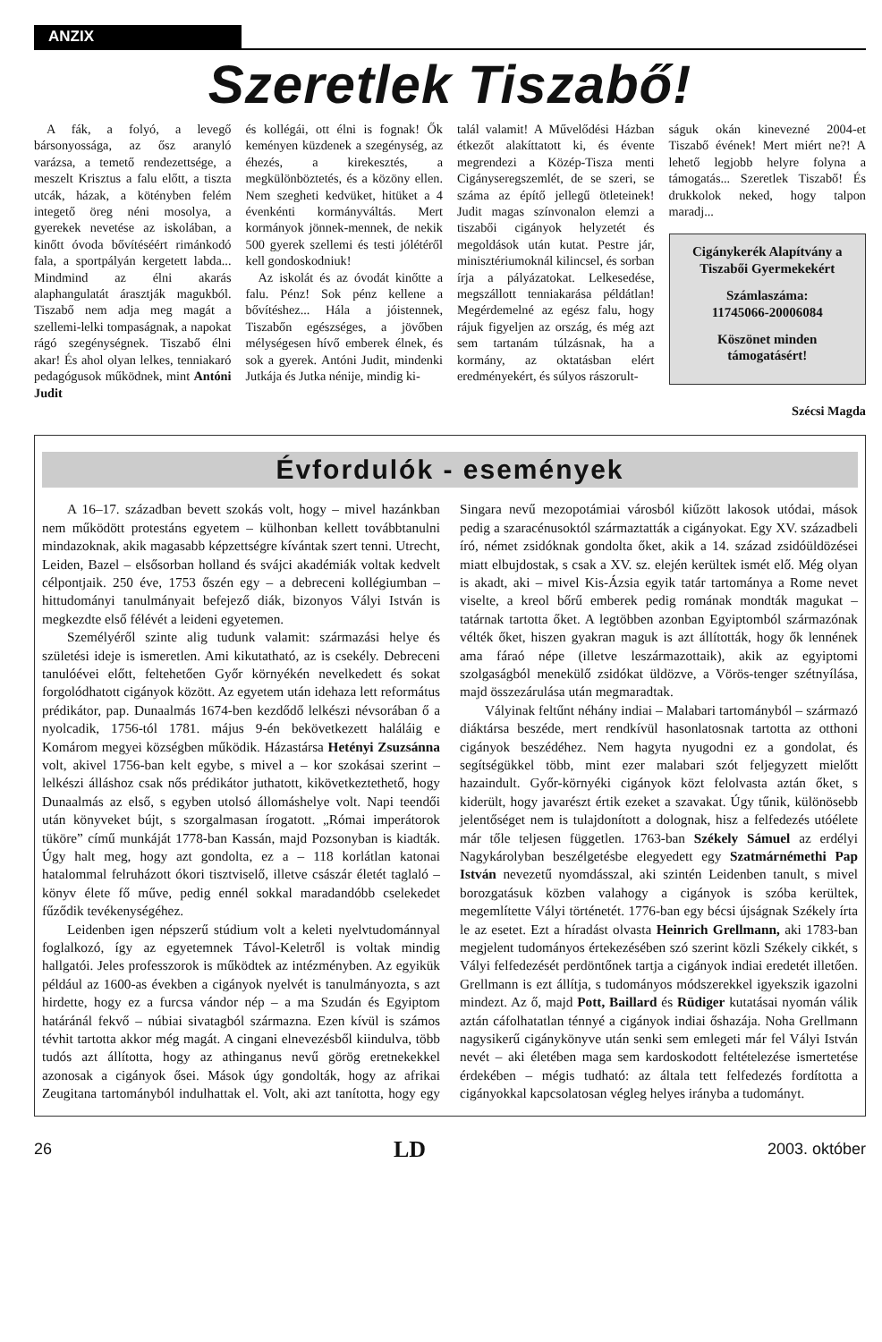ANZIX
Szeretlek Tiszabő!
A fák, a folyó, a levegő bársonyossága, az ősz aranyló varázsa, a temető rendezettsége, a meszelt Krisztus a falu előtt, a tiszta utcák, házak, a kötényben felém integető öreg néni mosolya, a gyerekek nevetése az iskolában, a kinőtt óvoda bővítéséért rimánkodó fala, a sportpályán kergetett labda... Mindmind az élni akarás alaphangulatát árasztják magukból. Tiszabő nem adja meg magát a szellemi-lelki tompaságnak, a napokat rágó szegénységnek. Tiszabő élni akar! És ahol olyan lelkes, tenniakaró pedagógusok működnek, mint Antóni Judit
és kollégái, ott élni is fognak! Ők keményen küzdenek a szegénység, az éhezés, a kirekesztés, a megkülönböztetés, és a közöny ellen. Nem szegheti kedvüket, hitüket a 4 évenkénti kormányváltás. Mert kormányok jönnek-mennek, de nekik 500 gyerek szellemi és testi jólétéről kell gondoskodniuk!
Az iskolát és az óvodát kinőtte a falu. Pénz! Sok pénz kellene a bővítéshez... Hála a jóistennek, Tiszabőn egészséges, a jövőben mélységesen hívő emberek élnek, és sok a gyerek. Antóni Judit, mindenki Jutkája és Jutka nénije, mindig ki-
talál valamit! A Művelődési Házban étkezőt alakíttatott ki, és évente megrendezi a Közép-Tisza menti Cigányseregszemlét, de se szeri, se száma az építő jellegű ötleteinek! Judit magas színvonalon elemzi a tiszabői cigányok helyzetét és megoldások után kutat. Pestre jár, minisztériumoknál kilincsel, és sorban írja a pályázatokat. Lelkesedése, megszállott tenniakarása példátlan! Megérdemelné az egész falu, hogy rájuk figyeljen az ország, és még azt sem tartanám túlzásnak, ha a kormány, az oktatásban elért eredményekért, és súlyos rászorult-
ságuk okán kinevezné 2004-et Tiszabő évének! Mert miért ne?! A lehető legjobb helyre folyna a támogatás... Szeretlek Tiszabő! És drukkolok neked, hogy talpon maradj...
Cigánykerék Alapítvány a Tiszabői Gyermekekért
Számlaszáma:
11745066-20006084
Köszönet minden támogatásért!
Szécsi Magda
Évfordulók - események
A 16–17. században bevett szokás volt, hogy – mivel hazánkban nem működött protestáns egyetem – külhonban kellett továbbtanulni mindazoknak, akik magasabb képzettségre kívántak szert tenni. Utrecht, Leiden, Bazel – elsősorban holland és svájci akadémiák voltak kedvelt célpontjaik. 250 éve, 1753 őszén egy – a debreceni kollégiumban – hittudományi tanulmányait befejező diák, bizonyos Vályi István is megkezdte első félévét a leideni egyetemen.
Személyéről szinte alig tudunk valamit: származási helye és születési ideje is ismeretlen. Ami kikutatható, az is csekély. Debreceni tanulóévei előtt, feltehetően Győr környékén nevelkedett és sokat forgolódhatott cigányok között. Az egyetem után idehaza lett református prédikátor, pap. Dunaalmás 1674-ben kezdődő lelkészi névsorában ő a nyolcadik, 1756-tól 1781. május 9-én bekövetkezett haláláig e Komárom megyei községben működik. Házastársa Hetényi Zsuzsánna volt, akivel 1756-ban kelt egybe, s mivel a – kor szokásai szerint – lelkészi álláshoz csak nős prédikátor juthatott, kikövetkeztethető, hogy Dunaalmás az első, s egyben utolsó állomáshelye volt. Napi teendői után könyveket bújt, s szorgalmasan írogatott. „Római imperátorok tüköre” című munkáját 1778-ban Kassán, majd Pozsonyban is kiadták. Úgy halt meg, hogy azt gondolta, ez a – 118 korlátlan katonai hatalommal felruházott ókori tisztviselő, illetve császár életét taglaló – könyv élete fő műve, pedig ennél sokkal maradandóbb cselekedet fűződik tevékenységéhez.
Leidenben igen népszerű stúdium volt a keleti nyelvtudománnyal foglalkozó, így az egyetemnek Távol-Keletről is voltak mindig hallgatói. Jeles professzorok is működtek az intézményben. Az egyikük például az 1600-as években a cigányok nyelvét is tanulmányozta, s azt hirdette, hogy ez a furcsa vándor nép – a ma Szudán és Egyiptom határánál fekvő – núbiai sivatagból származna. Ezen kívül is számos tévhit tartotta akkor még magát. A cingani elnevezésből kiindulva, több tudós azt állította, hogy az athinganus nevű görög eretnekekkel azonosak a cigányok ősei. Mások úgy gondolták, hogy az afrikai Zeugitana tartományból indulhattak el. Volt, aki azt tanította, hogy egy Singara nevű mezopotámiai városból kiűzött lakosok utódai, mások pedig a szaracénusoktól származtatták a cigányokat. Egy XV. századbeli író, német zsidóknak gondolta őket, akik a 14. század zsidóüldözései miatt elbujdostak, s csak a XV. sz. elején kerültek ismét elő. Még olyan is akadt, aki – mivel Kis-Ázsia egyik tatár tartománya a Rome nevet viselte, a kreol bőrű emberek pedig romának mondták magukat – tatárnak tartotta őket. A legtöbben azonban Egyiptomból származónak vélték őket, hiszen gyakran maguk is azt állították, hogy ők lennének ama fáraó népe (illetve leszármazottaik), akik az egyiptomi szolgaságból menekülő zsidókat üldözve, a Vörös-tenger szétnyílása, majd összezárulása után megmaradtak.
Vályinak feltűnt néhány indiai – Malabari tartományból – származó diáktársa beszéde, mert rendkívül hasonlatosnak tartotta az otthoni cigányok beszédéhez. Nem hagyta nyugodni ez a gondolat, és segítségükkel több, mint ezer malabari szót feljegyzett mielőtt hazaindult. Győr-környéki cigányok közt felolvasta aztán őket, s kiderült, hogy javarészt értik ezeket a szavakat. Úgy tűnik, különösebb jelentőséget nem is tulajdonított a dolognak, hisz a felfedezés utóélete már tőle teljesen független. 1763-ban Székely Sámuel az erdélyi Nagykárolyban beszélgetésbe elegyedett egy Szatmárnémethi Pap István nevezetű nyomdásszal, aki szintén Leidenben tanult, s mivel borozgatásuk közben valahogy a cigányok is szóba kerültek, megemlítette Vályi történetét. 1776-ban egy bécsi újságnak Székely írta le az esetet. Ezt a híradást olvasta Heinrich Grellmann, aki 1783-ban megjelent tudományos értekezésében szó szerint közli Székely cikkét, s Vályi felfedezését perdöntőnek tartja a cigányok indiai eredetét illetően. Grellmann is ezt állítja, s tudományos módszerekkel igyekszik igazolni mindezt. Az ő, majd Pott, Baillard és Rüdiger kutatásai nyomán válik aztán cáfolhatatlan ténnyé a cigányok indiai őshazája. Noha Grellmann nagysikerű cigánykönyve után senki sem emlegeti már fel Vályi István nevét – aki életében maga sem kardoskodott feltételezése ismertetése érdekében – mégis tudható: az általa tett felfedezés fordította a cigányokkal kapcsolatosan végleg helyes irányba a tudományt.
26 LD 2003. október